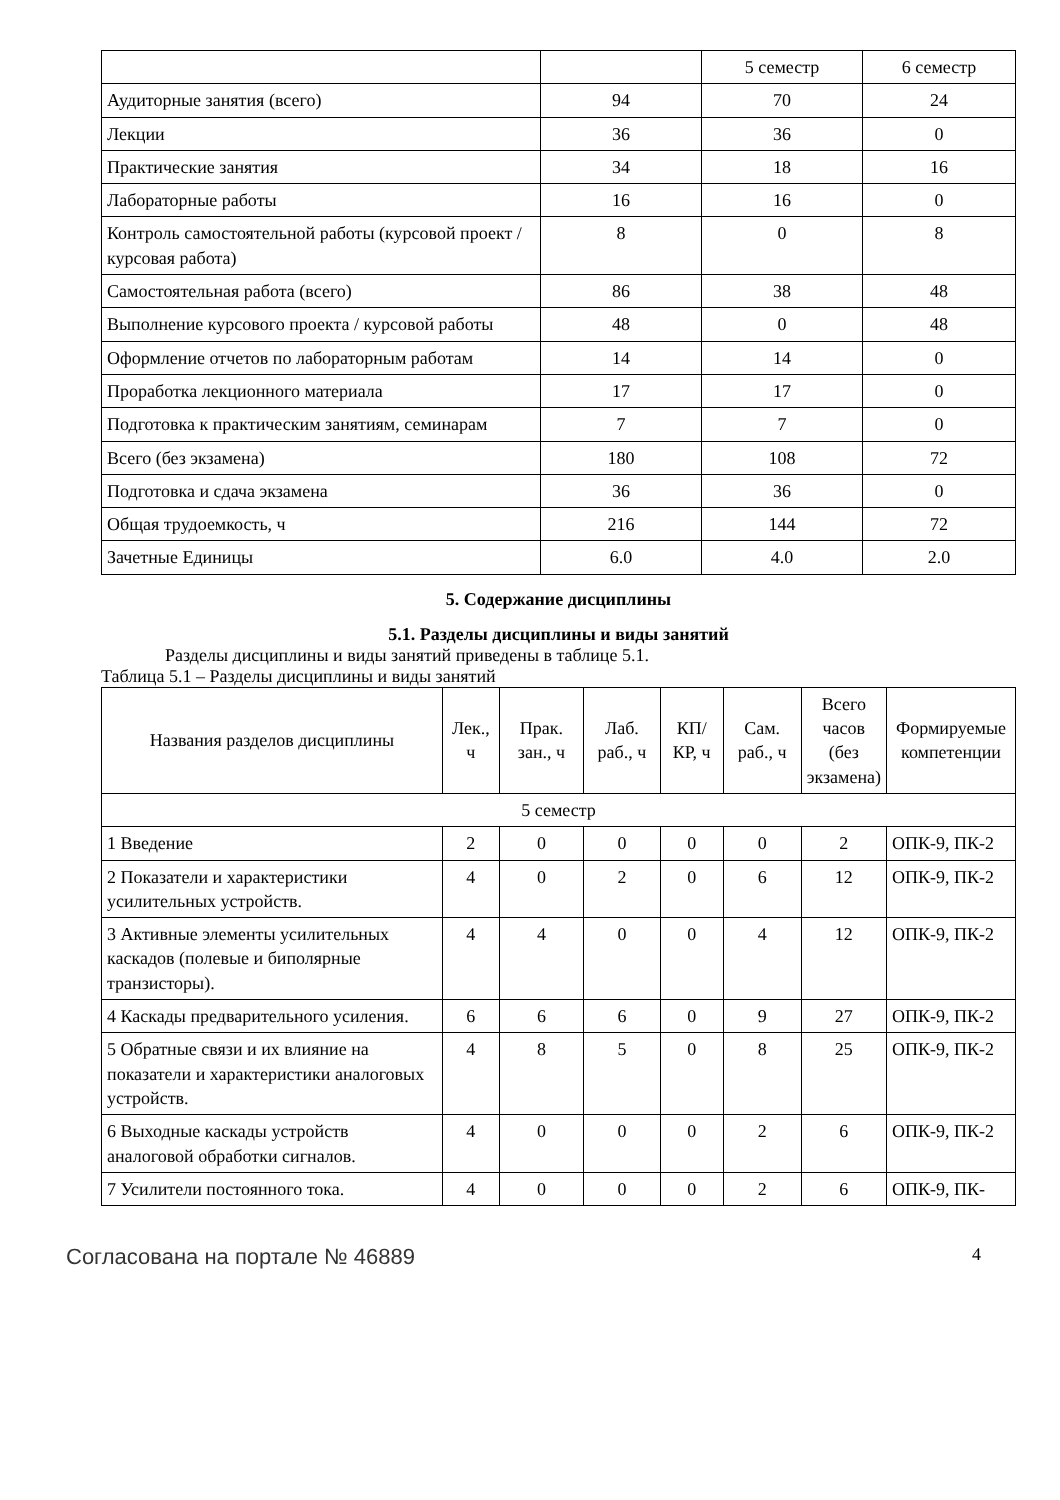| | | 5 семестр | 6 семестр |
| Аудиторные занятия (всего) | 94 | 70 | 24 |
| Лекции | 36 | 36 | 0 |
| Практические занятия | 34 | 18 | 16 |
| Лабораторные работы | 16 | 16 | 0 |
| Контроль самостоятельной работы (курсовой проект / курсовая работа) | 8 | 0 | 8 |
| Самостоятельная работа (всего) | 86 | 38 | 48 |
| Выполнение курсового проекта / курсовой работы | 48 | 0 | 48 |
| Оформление отчетов по лабораторным работам | 14 | 14 | 0 |
| Проработка лекционного материала | 17 | 17 | 0 |
| Подготовка к практическим занятиям, семинарам | 7 | 7 | 0 |
| Всего (без экзамена) | 180 | 108 | 72 |
| Подготовка и сдача экзамена | 36 | 36 | 0 |
| Общая трудоемкость, ч | 216 | 144 | 72 |
| Зачетные Единицы | 6.0 | 4.0 | 2.0 |
5. Содержание дисциплины
5.1. Разделы дисциплины и виды занятий
Разделы дисциплины и виды занятий приведены в таблице 5.1.
Таблица 5.1 – Разделы дисциплины и виды занятий
| Названия разделов дисциплины | Лек., ч | Прак. зан., ч | Лаб. раб., ч | КП/КР, ч | Сам. раб., ч | Всего часов (без экзамена) | Формируемые компетенции |
| --- | --- | --- | --- | --- | --- | --- | --- |
| 5 семестр | | | | | | | |
| 1 Введение | 2 | 0 | 0 | 0 | 0 | 2 | ОПК-9, ПК-2 |
| 2 Показатели и характеристики усилительных устройств. | 4 | 0 | 2 | 0 | 6 | 12 | ОПК-9, ПК-2 |
| 3 Активные элементы усилительных каскадов (полевые и биполярные транзисторы). | 4 | 4 | 0 | 0 | 4 | 12 | ОПК-9, ПК-2 |
| 4 Каскады предварительного усиления. | 6 | 6 | 6 | 0 | 9 | 27 | ОПК-9, ПК-2 |
| 5 Обратные связи и их влияние на показатели и характеристики аналоговых устройств. | 4 | 8 | 5 | 0 | 8 | 25 | ОПК-9, ПК-2 |
| 6 Выходные каскады устройств аналоговой обработки сигналов. | 4 | 0 | 0 | 0 | 2 | 6 | ОПК-9, ПК-2 |
| 7 Усилители постоянного тока. | 4 | 0 | 0 | 0 | 2 | 6 | ОПК-9, ПК- |
Согласована на портале № 46889 4